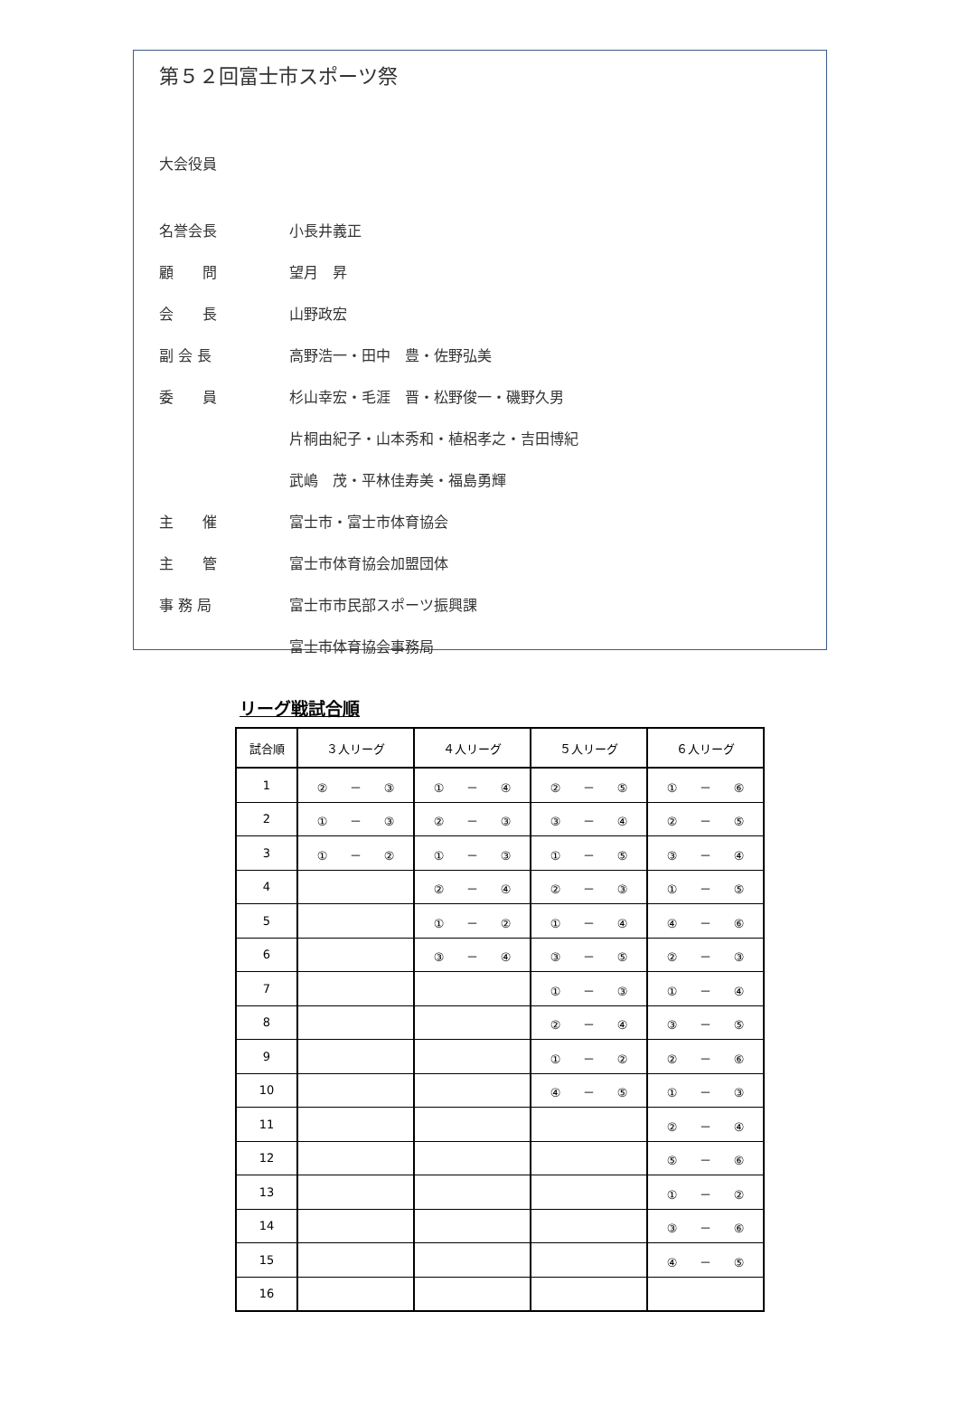第５２回富士市スポーツ祭
大会役員
名誉会長 小長井義正
顧　　問 望月　昇
会　　長 山野政宏
副 会 長 高野浩一・田中　豊・佐野弘美
委　　員 杉山幸宏・毛涯　晋・松野俊一・磯野久男
片桐由紀子・山本秀和・植梠孝之・吉田博紀
武嶋　茂・平林佳寿美・福島勇輝
主　　催 富士市・富士市体育協会
主　　管 富士市体育協会加盟団体
事 務 局 富士市市民部スポーツ振興課
富士市体育協会事務局
リーグ戦試合順
| 試合順 | ３人リーグ | ４人リーグ | ５人リーグ | ６人リーグ |
| --- | --- | --- | --- | --- |
| 1 | ② － ③ | ① － ④ | ② － ⑤ | ① － ⑥ |
| 2 | ① － ③ | ② － ③ | ③ － ④ | ② － ⑤ |
| 3 | ① － ② | ① － ③ | ① － ⑤ | ③ － ④ |
| 4 | | ② － ④ | ② － ③ | ① － ⑤ |
| 5 | | ① － ② | ① － ④ | ④ － ⑥ |
| 6 | | ③ － ④ | ③ － ⑤ | ② － ③ |
| 7 | | | ① － ③ | ① － ④ |
| 8 | | | ② － ④ | ③ － ⑤ |
| 9 | | | ① － ② | ② － ⑥ |
| 10 | | | ④ － ⑤ | ① － ③ |
| 11 | | | | ② － ④ |
| 12 | | | | ⑤ － ⑥ |
| 13 | | | | ① － ② |
| 14 | | | | ③ － ⑥ |
| 15 | | | | ④ － ⑤ |
| 16 | | | | |